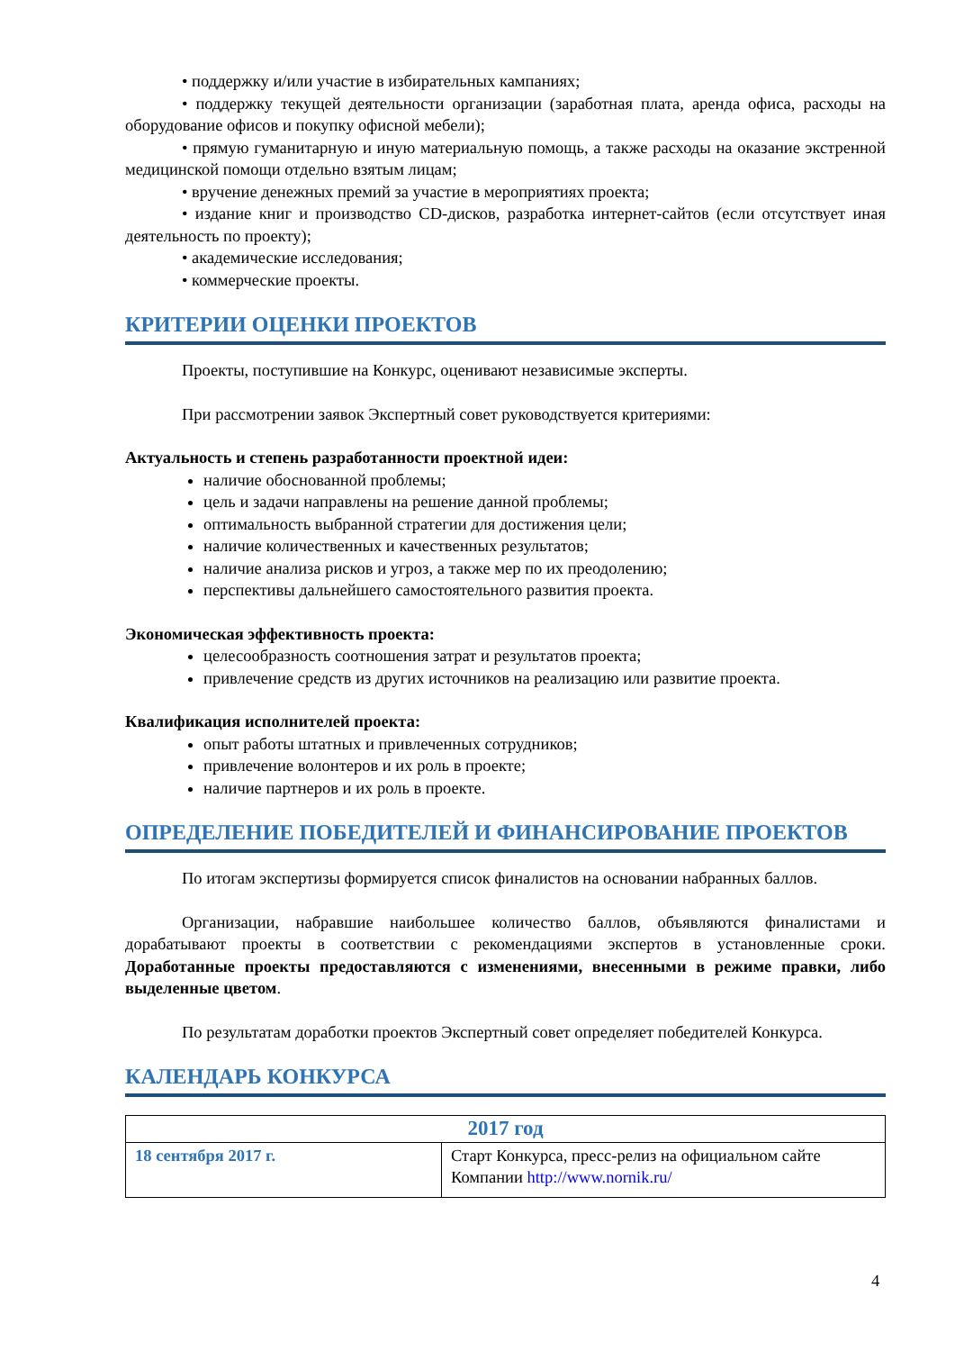• поддержку и/или участие в избирательных кампаниях;
• поддержку текущей деятельности организации (заработная плата, аренда офиса, расходы на оборудование офисов и покупку офисной мебели);
• прямую гуманитарную и иную материальную помощь, а также расходы на оказание экстренной медицинской помощи отдельно взятым лицам;
• вручение денежных премий за участие в мероприятиях проекта;
• издание книг и производство CD-дисков, разработка интернет-сайтов (если отсутствует иная деятельность по проекту);
• академические исследования;
• коммерческие проекты.
КРИТЕРИИ ОЦЕНКИ ПРОЕКТОВ
Проекты, поступившие на Конкурс, оценивают независимые эксперты.
При рассмотрении заявок Экспертный совет руководствуется критериями:
Актуальность и степень разработанности проектной идеи:
наличие обоснованной проблемы;
цель и задачи направлены на решение данной проблемы;
оптимальность выбранной стратегии для достижения цели;
наличие количественных и качественных результатов;
наличие анализа рисков и угроз, а также мер по их преодолению;
перспективы дальнейшего самостоятельного развития проекта.
Экономическая эффективность проекта:
целесообразность соотношения затрат и результатов проекта;
привлечение средств из других источников на реализацию или развитие проекта.
Квалификация исполнителей проекта:
опыт работы штатных и привлеченных сотрудников;
привлечение волонтеров и их роль в проекте;
наличие партнеров и их роль в проекте.
ОПРЕДЕЛЕНИЕ ПОБЕДИТЕЛЕЙ И ФИНАНСИРОВАНИЕ ПРОЕКТОВ
По итогам экспертизы формируется список финалистов на основании набранных баллов.
Организации, набравшие наибольшее количество баллов, объявляются финалистами и дорабатывают проекты в соответствии с рекомендациями экспертов в установленные сроки. Доработанные проекты предоставляются с изменениями, внесенными в режиме правки, либо выделенные цветом.
По результатам доработки проектов Экспертный совет определяет победителей Конкурса.
КАЛЕНДАРЬ КОНКУРСА
| 2017 год | |
| --- | --- |
| 18 сентября 2017 г. | Старт Конкурса, пресс-релиз на официальном сайте Компании http://www.nornik.ru/ |
4